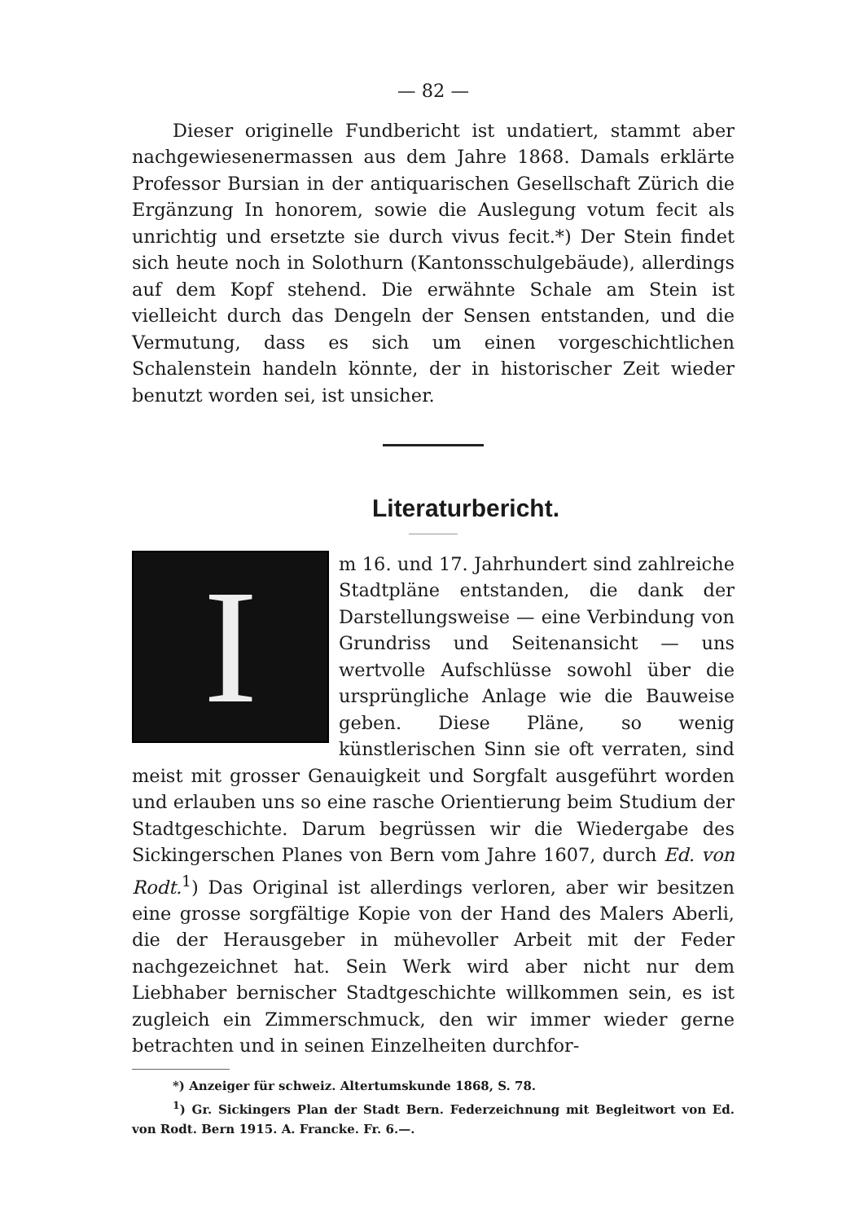— 82 —
Dieser originelle Fundbericht ist undatiert, stammt aber nachgewiesenermassen aus dem Jahre 1868. Damals erklärte Professor Bursian in der antiquarischen Gesellschaft Zürich die Ergänzung In honorem, sowie die Auslegung votum fecit als unrichtig und ersetzte sie durch vivus fecit.*) Der Stein findet sich heute noch in Solothurn (Kantonsschulgebäude), allerdings auf dem Kopf stehend. Die erwähnte Schale am Stein ist vielleicht durch das Dengeln der Sensen entstanden, und die Vermutung, dass es sich um einen vorgeschichtlichen Schalenstein handeln könnte, der in historischer Zeit wieder benutzt worden sei, ist unsicher.
Literaturbericht.
Im 16. und 17. Jahrhundert sind zahlreiche Stadtpläne entstanden, die dank der Darstellungsweise — eine Verbindung von Grundriss und Seitenansicht — uns wertvolle Aufschlüsse sowohl über die ursprüngliche Anlage wie die Bauweise geben. Diese Pläne, so wenig künstlerischen Sinn sie oft verraten, sind meist mit grosser Genauigkeit und Sorgfalt ausgeführt worden und erlauben uns so eine rasche Orientierung beim Studium der Stadtgeschichte. Darum begrüssen wir die Wiedergabe des Sickingerschen Planes von Bern vom Jahre 1607, durch Ed. von Rodt.<sup>1</sup>) Das Original ist allerdings verloren, aber wir besitzen eine grosse sorgfältige Kopie von der Hand des Malers Aberli, die der Herausgeber in mühevoller Arbeit mit der Feder nachgezeichnet hat. Sein Werk wird aber nicht nur dem Liebhaber bernischer Stadtgeschichte willkommen sein, es ist zugleich ein Zimmerschmuck, den wir immer wieder gerne betrachten und in seinen Einzelheiten durchfor-
*) Anzeiger für schweiz. Altertumskunde 1868, S. 78.
<sup>1</sup>) Gr. Sickingers Plan der Stadt Bern. Federzeichnung mit Begleitwort von Ed. von Rodt. Bern 1915. A. Francke. Fr. 6.—.